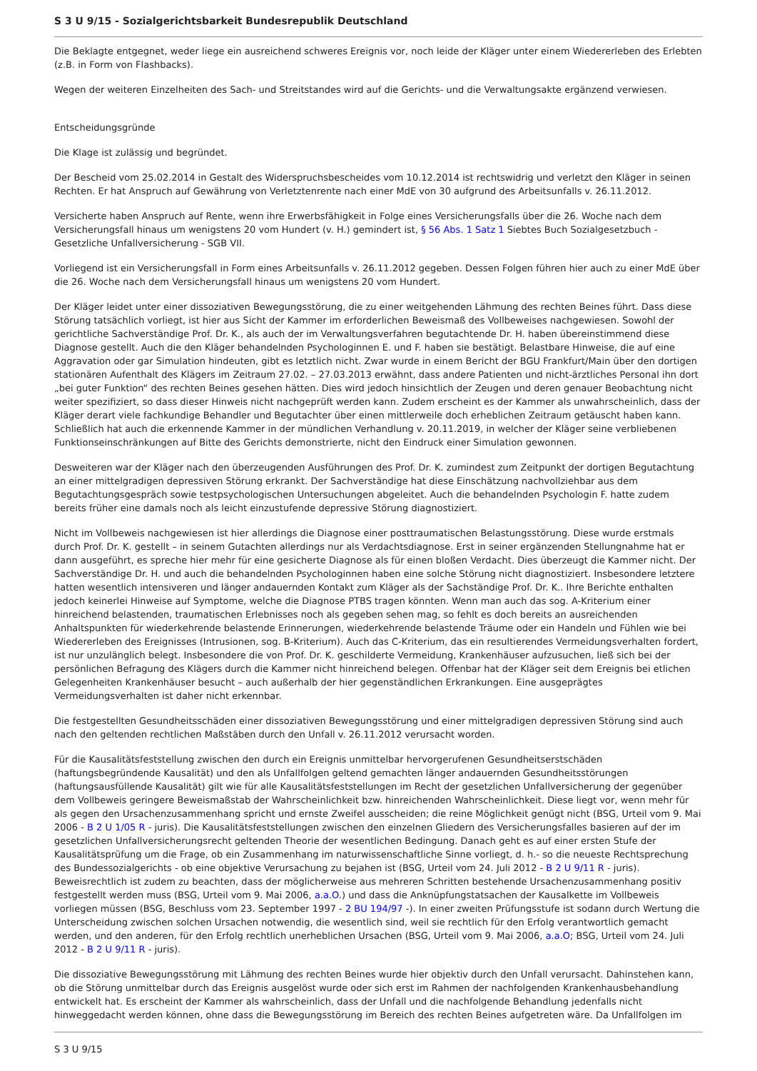S 3 U 9/15 - Sozialgerichtsbarkeit Bundesrepublik Deutschland
Die Beklagte entgegnet, weder liege ein ausreichend schweres Ereignis vor, noch leide der Kläger unter einem Wiedererleben des Erlebten (z.B. in Form von Flashbacks).
Wegen der weiteren Einzelheiten des Sach- und Streitstandes wird auf die Gerichts- und die Verwaltungsakte ergänzend verwiesen.
Entscheidungsgründe
Die Klage ist zulässig und begründet.
Der Bescheid vom 25.02.2014 in Gestalt des Widerspruchsbescheides vom 10.12.2014 ist rechtswidrig und verletzt den Kläger in seinen Rechten. Er hat Anspruch auf Gewährung von Verletztenrente nach einer MdE von 30 aufgrund des Arbeitsunfalls v. 26.11.2012.
Versicherte haben Anspruch auf Rente, wenn ihre Erwerbsfähigkeit in Folge eines Versicherungsfalls über die 26. Woche nach dem Versicherungsfall hinaus um wenigstens 20 vom Hundert (v. H.) gemindert ist, § 56 Abs. 1 Satz 1 Siebtes Buch Sozialgesetzbuch - Gesetzliche Unfallversicherung - SGB VII.
Vorliegend ist ein Versicherungsfall in Form eines Arbeitsunfalls v. 26.11.2012 gegeben. Dessen Folgen führen hier auch zu einer MdE über die 26. Woche nach dem Versicherungsfall hinaus um wenigstens 20 vom Hundert.
Der Kläger leidet unter einer dissoziativen Bewegungsstörung, die zu einer weitgehenden Lähmung des rechten Beines führt. Dass diese Störung tatsächlich vorliegt, ist hier aus Sicht der Kammer im erforderlichen Beweismaß des Vollbeweises nachgewiesen. Sowohl der gerichtliche Sachverständige Prof. Dr. K., als auch der im Verwaltungsverfahren begutachtende Dr. H. haben übereinstimmend diese Diagnose gestellt. Auch die den Kläger behandelnden Psychologinnen E. und F. haben sie bestätigt. Belastbare Hinweise, die auf eine Aggravation oder gar Simulation hindeuten, gibt es letztlich nicht. Zwar wurde in einem Bericht der BGU Frankfurt/Main über den dortigen stationären Aufenthalt des Klägers im Zeitraum 27.02. – 27.03.2013 erwähnt, dass andere Patienten und nicht-ärztliches Personal ihn dort „bei guter Funktion“ des rechten Beines gesehen hätten. Dies wird jedoch hinsichtlich der Zeugen und deren genauer Beobachtung nicht weiter spezifiziert, so dass dieser Hinweis nicht nachgeprüft werden kann. Zudem erscheint es der Kammer als unwahrscheinlich, dass der Kläger derart viele fachkundige Behandler und Begutachter über einen mittlerweile doch erheblichen Zeitraum getäuscht haben kann. Schließlich hat auch die erkennende Kammer in der mündlichen Verhandlung v. 20.11.2019, in welcher der Kläger seine verbliebenen Funktionseinschränkungen auf Bitte des Gerichts demonstrierte, nicht den Eindruck einer Simulation gewonnen.
Desweiteren war der Kläger nach den überzeugenden Ausführungen des Prof. Dr. K. zumindest zum Zeitpunkt der dortigen Begutachtung an einer mittelgradigen depressiven Störung erkrankt. Der Sachverständige hat diese Einschätzung nachvollziehbar aus dem Begutachtungsgespräch sowie testpsychologischen Untersuchungen abgeleitet. Auch die behandelnden Psychologin F. hatte zudem bereits früher eine damals noch als leicht einzustufende depressive Störung diagnostiziert.
Nicht im Vollbeweis nachgewiesen ist hier allerdings die Diagnose einer posttraumatischen Belastungsstörung. Diese wurde erstmals durch Prof. Dr. K. gestellt – in seinem Gutachten allerdings nur als Verdachtsdiagnose. Erst in seiner ergänzenden Stellungnahme hat er dann ausgeführt, es spreche hier mehr für eine gesicherte Diagnose als für einen bloßen Verdacht. Dies überzeugt die Kammer nicht. Der Sachverständige Dr. H. und auch die behandelnden Psychologinnen haben eine solche Störung nicht diagnostiziert. Insbesondere letztere hatten wesentlich intensiveren und länger andauernden Kontakt zum Kläger als der Sachständige Prof. Dr. K.. Ihre Berichte enthalten jedoch keinerlei Hinweise auf Symptome, welche die Diagnose PTBS tragen könnten. Wenn man auch das sog. A-Kriterium einer hinreichend belastenden, traumatischen Erlebnisses noch als gegeben sehen mag, so fehlt es doch bereits an ausreichenden Anhaltspunkten für wiederkehrende belastende Erinnerungen, wiederkehrende belastende Träume oder ein Handeln und Fühlen wie bei Wiedererleben des Ereignisses (Intrusionen, sog. B-Kriterium). Auch das C-Kriterium, das ein resultierendes Vermeidungsverhalten fordert, ist nur unzulänglich belegt. Insbesondere die von Prof. Dr. K. geschilderte Vermeidung, Krankenhäuser aufzusuchen, ließ sich bei der persönlichen Befragung des Klägers durch die Kammer nicht hinreichend belegen. Offenbar hat der Kläger seit dem Ereignis bei etlichen Gelegenheiten Krankenhäuser besucht – auch außerhalb der hier gegenständlichen Erkrankungen. Eine ausgeprägtes Vermeidungsverhalten ist daher nicht erkennbar.
Die festgestellten Gesundheitsschäden einer dissoziativen Bewegungsstörung und einer mittelgradigen depressiven Störung sind auch nach den geltenden rechtlichen Maßstäben durch den Unfall v. 26.11.2012 verursacht worden.
Für die Kausalitätsfeststellung zwischen den durch ein Ereignis unmittelbar hervorgerufenen Gesundheitserstschäden (haftungsbegründende Kausalität) und den als Unfallfolgen geltend gemachten länger andauernden Gesundheitsstörungen (haftungsausfüllende Kausalität) gilt wie für alle Kausalitätsfeststellungen im Recht der gesetzlichen Unfallversicherung der gegenüber dem Vollbeweis geringere Beweismaßstab der Wahrscheinlichkeit bzw. hinreichenden Wahrscheinlichkeit. Diese liegt vor, wenn mehr für als gegen den Ursachenzusammenhang spricht und ernste Zweifel ausscheiden; die reine Möglichkeit genügt nicht (BSG, Urteil vom 9. Mai 2006 - B 2 U 1/05 R - juris). Die Kausalitätsfeststellungen zwischen den einzelnen Gliedern des Versicherungsfalles basieren auf der im gesetzlichen Unfallversicherungsrecht geltenden Theorie der wesentlichen Bedingung. Danach geht es auf einer ersten Stufe der Kausalitätsprüfung um die Frage, ob ein Zusammenhang im naturwissenschaftliche Sinne vorliegt, d. h.- so die neueste Rechtsprechung des Bundessozialgerichts - ob eine objektive Verursachung zu bejahen ist (BSG, Urteil vom 24. Juli 2012 - B 2 U 9/11 R - juris). Beweisrechtlich ist zudem zu beachten, dass der möglicherweise aus mehreren Schritten bestehende Ursachenzusammenhang positiv festgestellt werden muss (BSG, Urteil vom 9. Mai 2006, a.a.O.) und dass die Anknüpfungstatsachen der Kausalkette im Vollbeweis vorliegen müssen (BSG, Beschluss vom 23. September 1997 - 2 BU 194/97 -). In einer zweiten Prüfungsstufe ist sodann durch Wertung die Unterscheidung zwischen solchen Ursachen notwendig, die wesentlich sind, weil sie rechtlich für den Erfolg verantwortlich gemacht werden, und den anderen, für den Erfolg rechtlich unerheblichen Ursachen (BSG, Urteil vom 9. Mai 2006, a.a.O; BSG, Urteil vom 24. Juli 2012 - B 2 U 9/11 R - juris).
Die dissoziative Bewegungsstörung mit Lähmung des rechten Beines wurde hier objektiv durch den Unfall verursacht. Dahinstehen kann, ob die Störung unmittelbar durch das Ereignis ausgelöst wurde oder sich erst im Rahmen der nachfolgenden Krankenhausbehandlung entwickelt hat. Es erscheint der Kammer als wahrscheinlich, dass der Unfall und die nachfolgende Behandlung jedenfalls nicht hinweggedacht werden können, ohne dass die Bewegungsstörung im Bereich des rechten Beines aufgetreten wäre. Da Unfallfolgen im
S 3 U 9/15